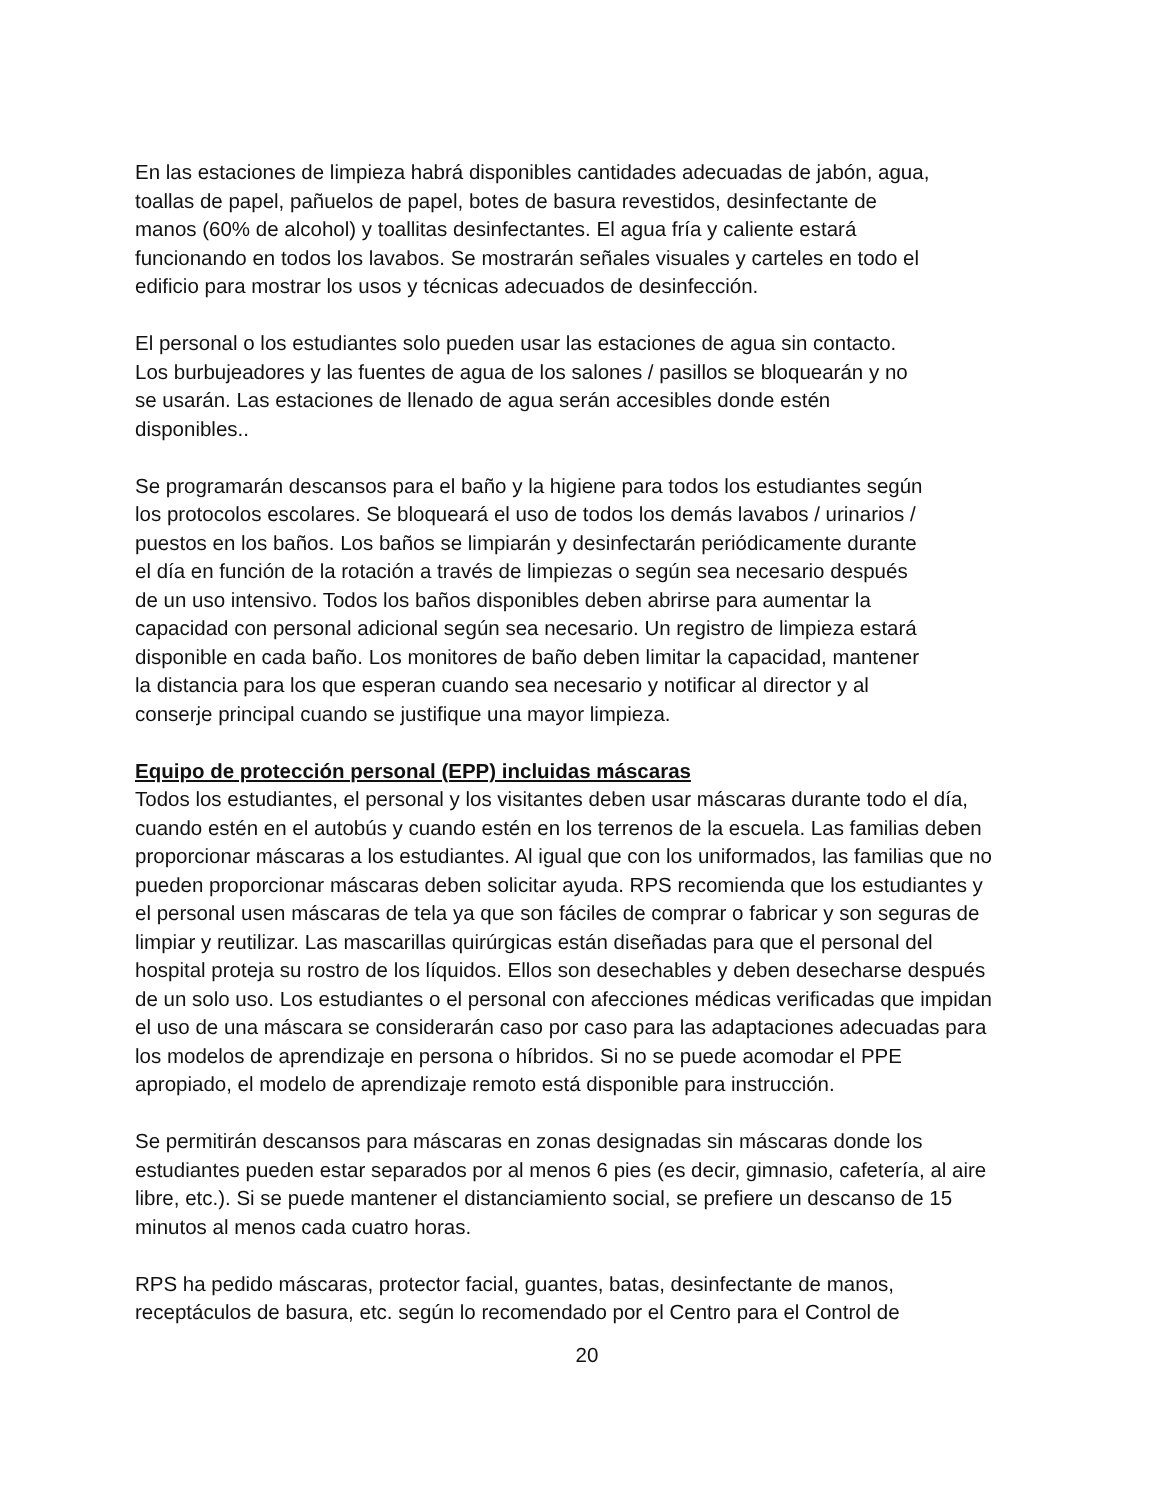En las estaciones de limpieza habrá disponibles cantidades adecuadas de jabón, agua,
toallas de papel, pañuelos de papel, botes de basura revestidos, desinfectante de
manos (60% de alcohol) y toallitas desinfectantes. El agua fría y caliente estará
funcionando en todos los lavabos. Se mostrarán señales visuales y carteles en todo el
edificio para mostrar los usos y técnicas adecuados de desinfección.
El personal o los estudiantes solo pueden usar las estaciones de agua sin contacto.
Los burbujeadores y las fuentes de agua de los salones / pasillos se bloquearán y no
se usarán. Las estaciones de llenado de agua serán accesibles donde estén
disponibles..
Se programarán descansos para el baño y la higiene para todos los estudiantes según
los protocolos escolares. Se bloqueará el uso de todos los demás lavabos / urinarios /
puestos en los baños. Los baños se limpiarán y desinfectarán periódicamente durante
el día en función de la rotación a través de limpiezas o según sea necesario después
de un uso intensivo. Todos los baños disponibles deben abrirse para aumentar la
capacidad con personal adicional según sea necesario. Un registro de limpieza estará
disponible en cada baño. Los monitores de baño deben limitar la capacidad, mantener
la distancia para los que esperan cuando sea necesario y notificar al director y al
conserje principal cuando se justifique una mayor limpieza.
Equipo de protección personal (EPP) incluidas máscaras
Todos los estudiantes, el personal y los visitantes deben usar máscaras durante todo el día,
cuando estén en el autobús y cuando estén en los terrenos de la escuela. Las familias deben
proporcionar máscaras a los estudiantes. Al igual que con los uniformados, las familias que no
pueden proporcionar máscaras deben solicitar ayuda. RPS recomienda que los estudiantes y
el personal usen máscaras de tela ya que son fáciles de comprar o fabricar y son seguras de
limpiar y reutilizar. Las mascarillas quirúrgicas están diseñadas para que el personal del
hospital proteja su rostro de los líquidos. Ellos son desechables y deben desecharse después
de un solo uso. Los estudiantes o el personal con afecciones médicas verificadas que impidan
el uso de una máscara se considerarán caso por caso para las adaptaciones adecuadas para
los modelos de aprendizaje en persona o híbridos. Si no se puede acomodar el PPE
apropiado, el modelo de aprendizaje remoto está disponible para instrucción.
Se permitirán descansos para máscaras en zonas designadas sin máscaras donde los
estudiantes pueden estar separados por al menos 6 pies (es decir, gimnasio, cafetería, al aire
libre, etc.). Si se puede mantener el distanciamiento social, se prefiere un descanso de 15
minutos al menos cada cuatro horas.
RPS ha pedido máscaras, protector facial, guantes, batas, desinfectante de manos,
receptáculos de basura, etc. según lo recomendado por el Centro para el Control de
20